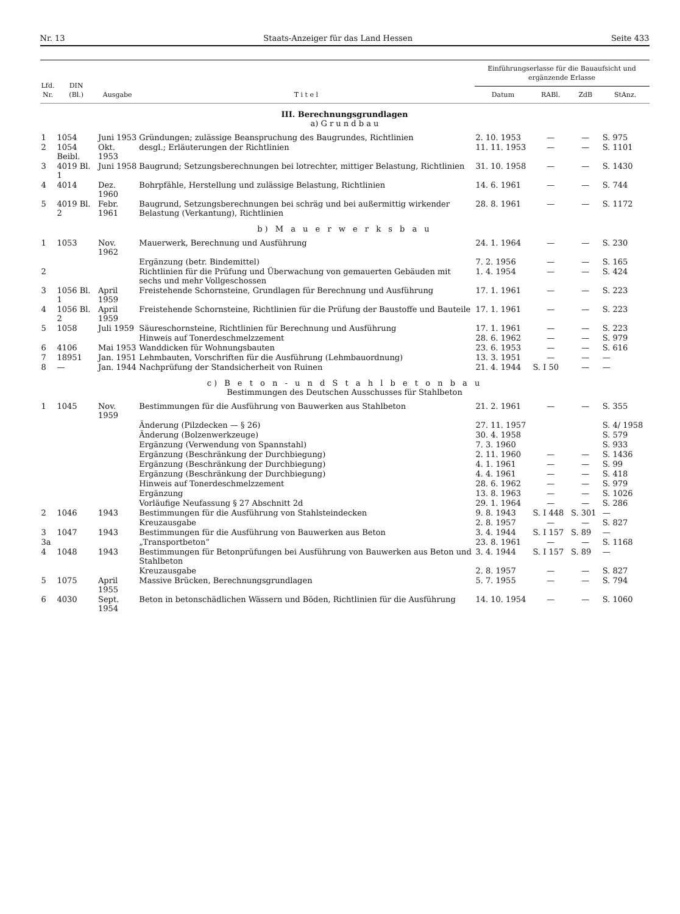Nr. 13 Staats-Anzeiger für das Land Hessen Seite 433
| Lfd. Nr. | DIN (Bl.) | Ausgabe | T i t e l | Einführungserlasse für die Bauaufsicht und ergänzende Erlasse | | | |
| --- | --- | --- | --- | --- | --- | --- | --- |
| | | | | Datum | RABl. | ZdB | StAnz. |
| III. Berechnungsgrundlagen a) G r u n d b a u | | | | | | | |
| 1 | 1054 | Juni 1953 | Gründungen; zulässige Beanspruchung des Baugrundes, Richtlinien | 2. 10. 1953 | — | — | S. 975 |
| 2 | 1054 Beibl. | Okt. 1953 | desgl.; Erläuterungen der Richtlinien | 11. 11. 1953 | — | — | S. 1101 |
| 3 | 4019 Bl. 1 | Juni 1958 | Baugrund; Setzungsberechnungen bei lotrechter, mittiger Belastung, Richtlinien | 31. 10. 1958 | — | — | S. 1430 |
| 4 | 4014 | Dez. 1960 | Bohrpfähle, Herstellung und zulässige Belastung, Richtlinien | 14. 6. 1961 | — | — | S. 744 |
| 5 | 4019 Bl. 2 | Febr. 1961 | Baugrund, Setzungsberechnungen bei schräg und bei außermittig wirkender Belastung (Verkantung), Richtlinien | 28. 8. 1961 | — | — | S. 1172 |
| b) M a u e r w e r k s b a u | | | | | | | |
| 1 | 1053 | Nov. 1962 | Mauerwerk, Berechnung und Ausführung | 24. 1. 1964 | — | — | S. 230 |
| | | | Ergänzung (betr. Bindemittel) | 7. 2. 1956 | — | — | S. 165 |
| 2 | | | Richtlinien für die Prüfung und Überwachung von gemauerten Gebäuden mit sechs und mehr Vollgeschossen | 1. 4. 1954 | — | — | S. 424 |
| 3 | 1056 Bl. 1 | April 1959 | Freistehende Schornsteine, Grundlagen für Berechnung und Ausführung | 17. 1. 1961 | — | — | S. 223 |
| 4 | 1056 Bl. 2 | April 1959 | Freistehende Schornsteine, Richtlinien für die Prüfung der Baustoffe und Bauteile | 17. 1. 1961 | — | — | S. 223 |
| 5 | 1058 | Juli 1959 | Säureschornsteine, Richtlinien für Berechnung und Ausführung | 17. 1. 1961 | — | — | S. 223 |
| | | | Hinweis auf Tonerdeschmelzzement | 28. 6. 1962 | — | — | S. 979 |
| 6 | 4106 | Mai 1953 | Wanddicken für Wohnungsbauten | 23. 6. 1953 | — | — | S. 616 |
| 7 | 18951 | Jan. 1951 | Lehmbauten, Vorschriften für die Ausführung (Lehmbauordnung) | 13. 3. 1951 | — | — | — |
| 8 | — | Jan. 1944 | Nachprüfung der Standsicherheit von Ruinen | 21. 4. 1944 | S. I 50 | — | — |
| c) B e t o n - u n d S t a h l b e t o n b a u Bestimmungen des Deutschen Ausschusses für Stahlbeton | | | | | | | |
| 1 | 1045 | Nov. 1959 | Bestimmungen für die Ausführung von Bauwerken aus Stahlbeton | 21. 2. 1961 | — | — | S. 355 |
| | | | Änderung (Pilzdecken — § 26) | 27. 11. 1957 | | | S. 4/ 1958 |
| | | | Änderung (Bolzenwerkzeuge) | 30. 4. 1958 | | | S. 579 |
| | | | Ergänzung (Verwendung von Spannstahl) | 7. 3. 1960 | | | S. 933 |
| | | | Ergänzung (Beschränkung der Durchbiegung) | 2. 11. 1960 | — | — | S. 1436 |
| | | | Ergänzung (Beschränkung der Durchbiegung) | 4. 1. 1961 | — | — | S. 99 |
| | | | Ergänzung (Beschränkung der Durchbiegung) | 4. 4. 1961 | — | — | S. 418 |
| | | | Hinweis auf Tonerdeschmelzzement | 28. 6. 1962 | — | — | S. 979 |
| | | | Ergänzung | 13. 8. 1963 | — | — | S. 1026 |
| | | | Vorläufige Neufassung § 27 Abschnitt 2d | 29. 1. 1964 | — | — | S. 286 |
| 2 | 1046 | 1943 | Bestimmungen für die Ausführung von Stahlsteindecken | 9. 8. 1943 | S. I 448 | S. 301 | — |
| | | | Kreuzausgabe | 2. 8. 1957 | — | — | S. 827 |
| 3 | 1047 | 1943 | Bestimmungen für die Ausführung von Bauwerken aus Beton | 3. 4. 1944 | S. I 157 | S. 89 | — |
| 3a | | | „Transportbeton“ | 23. 8. 1961 | — | — | S. 1168 |
| 4 | 1048 | 1943 | Bestimmungen für Betonprüfungen bei Ausführung von Bauwerken aus Beton und Stahlbeton | 3. 4. 1944 | S. I 157 | S. 89 | — |
| | | | Kreuzausgabe | 2. 8. 1957 | — | — | S. 827 |
| 5 | 1075 | April 1955 | Massive Brücken, Berechnungsgrundlagen | 5. 7. 1955 | — | — | S. 794 |
| 6 | 4030 | Sept. 1954 | Beton in betonschädlichen Wässern und Böden, Richtlinien für die Ausführung | 14. 10. 1954 | — | — | S. 1060 |